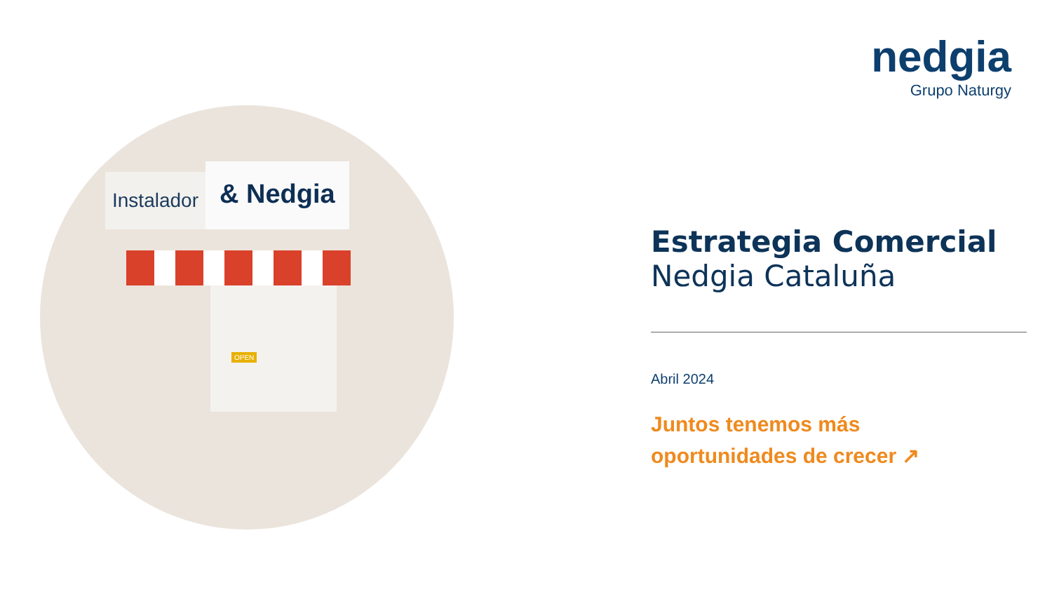Instalador
& Nedgia
OPEN
nedgia
Grupo Naturgy
Estrategia Comercial
Nedgia Cataluña
Abril 2024
Juntos tenemos más
oportunidades de crecer ↗